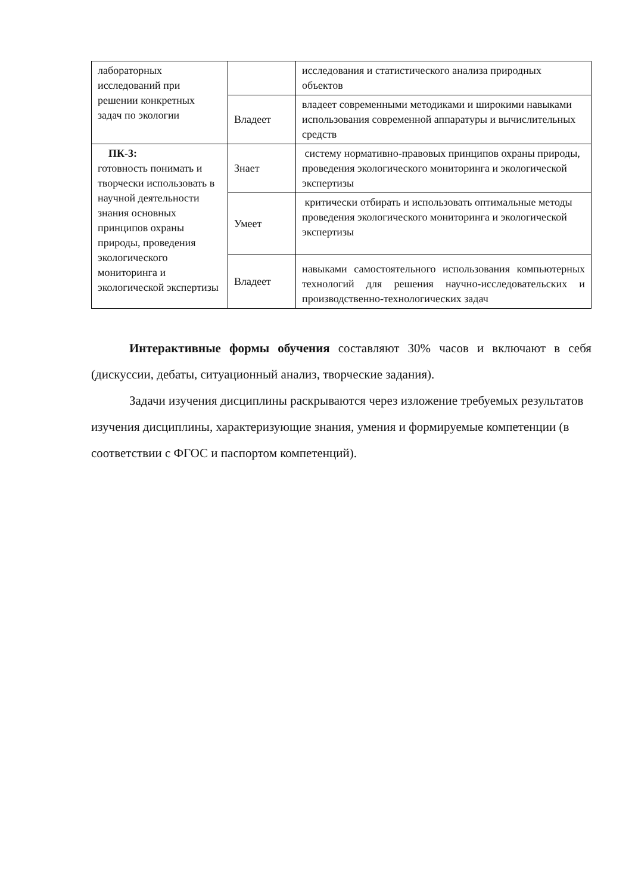| лабораторных исследований при решении конкретных задач по экологии | | исследования и статистического анализа природных объектов |
| | Владеет | владеет современными методиками и широкими навыками использования современной аппаратуры и вычислительных средств |
| ПК-3: готовность понимать и творчески использовать в научной деятельности знания основных принципов охраны природы, проведения экологического мониторинга и экологической экспертизы | Знает | систему нормативно-правовых принципов охраны природы, проведения экологического мониторинга и экологической экспертизы |
| | Умеет | критически отбирать и использовать оптимальные методы проведения экологического мониторинга и экологической экспертизы |
| | Владеет | навыками самостоятельного использования компьютерных технологий для решения научно-исследовательских и производственно-технологических задач |
Интерактивные формы обучения составляют 30% часов и включают в себя (дискуссии, дебаты, ситуационный анализ, творческие задания).
Задачи изучения дисциплины раскрываются через изложение требуемых результатов изучения дисциплины, характеризующие знания, умения и формируемые компетенции (в соответствии с ФГОС и паспортом компетенций).